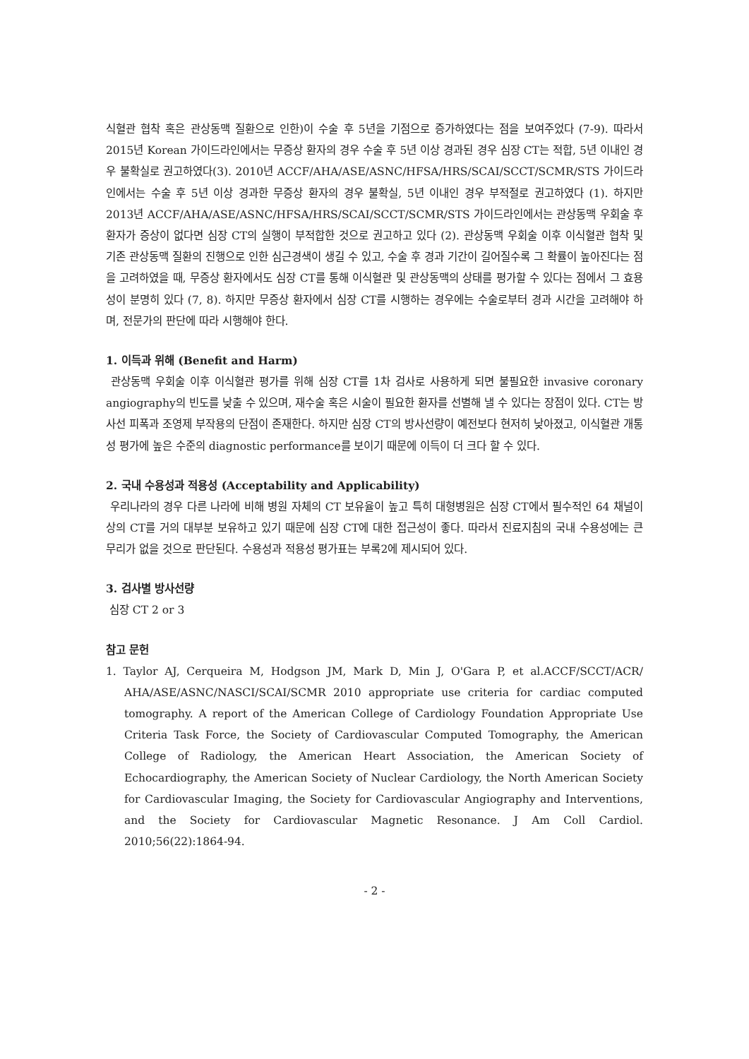식혈관 협착 혹은 관상동맥 질환으로 인한)이 수술 후 5년을 기점으로 증가하였다는 점을 보여주었다 (7-9). 따라서 2015년 Korean 가이드라인에서는 무증상 환자의 경우 수술 후 5년 이상 경과된 경우 심장 CT는 적합, 5년 이내인 경우 불확실로 권고하였다(3). 2010년 ACCF/AHA/ASE/ASNC/HFSA/HRS/SCAI/SCCT/SCMR/STS 가이드라인에서는 수술 후 5년 이상 경과한 무증상 환자의 경우 불확실, 5년 이내인 경우 부적절로 권고하였다 (1). 하지만 2013년 ACCF/AHA/ASE/ASNC/HFSA/HRS/SCAI/SCCT/SCMR/STS 가이드라인에서는 관상동맥 우회술 후 환자가 증상이 없다면 심장 CT의 실행이 부적합한 것으로 권고하고 있다 (2). 관상동맥 우회술 이후 이식혈관 협착 및 기존 관상동맥 질환의 진행으로 인한 심근경색이 생길 수 있고, 수술 후 경과 기간이 길어질수록 그 확률이 높아진다는 점을 고려하였을 때, 무증상 환자에서도 심장 CT를 통해 이식혈관 및 관상동맥의 상태를 평가할 수 있다는 점에서 그 효용성이 분명히 있다 (7, 8). 하지만 무증상 환자에서 심장 CT를 시행하는 경우에는 수술로부터 경과 시간을 고려해야 하며, 전문가의 판단에 따라 시행해야 한다.
1. 이득과 위해 (Benefit and Harm)
관상동맥 우회술 이후 이식혈관 평가를 위해 심장 CT를 1차 검사로 사용하게 되면 불필요한 invasive coronary angiography의 빈도를 낮출 수 있으며, 재수술 혹은 시술이 필요한 환자를 선별해 낼 수 있다는 장점이 있다. CT는 방사선 피폭과 조영제 부작용의 단점이 존재한다. 하지만 심장 CT의 방사선량이 예전보다 현저히 낮아졌고, 이식혈관 개통성 평가에 높은 수준의 diagnostic performance를 보이기 때문에 이득이 더 크다 할 수 있다.
2. 국내 수용성과 적용성 (Acceptability and Applicability)
우리나라의 경우 다른 나라에 비해 병원 자체의 CT 보유율이 높고 특히 대형병원은 심장 CT에서 필수적인 64 채널이상의 CT를 거의 대부분 보유하고 있기 때문에 심장 CT에 대한 접근성이 좋다. 따라서 진료지침의 국내 수용성에는 큰 무리가 없을 것으로 판단된다. 수용성과 적용성 평가표는 부록2에 제시되어 있다.
3. 검사별 방사선량
심장 CT 2 or 3
참고 문헌
1. Taylor AJ, Cerqueira M, Hodgson JM, Mark D, Min J, O'Gara P, et al.ACCF/SCCT/ACR/ AHA/ASE/ASNC/NASCI/SCAI/SCMR 2010 appropriate use criteria for cardiac computed tomography. A report of the American College of Cardiology Foundation Appropriate Use Criteria Task Force, the Society of Cardiovascular Computed Tomography, the American College of Radiology, the American Heart Association, the American Society of Echocardiography, the American Society of Nuclear Cardiology, the North American Society for Cardiovascular Imaging, the Society for Cardiovascular Angiography and Interventions, and the Society for Cardiovascular Magnetic Resonance. J Am Coll Cardiol. 2010;56(22):1864-94.
- 2 -